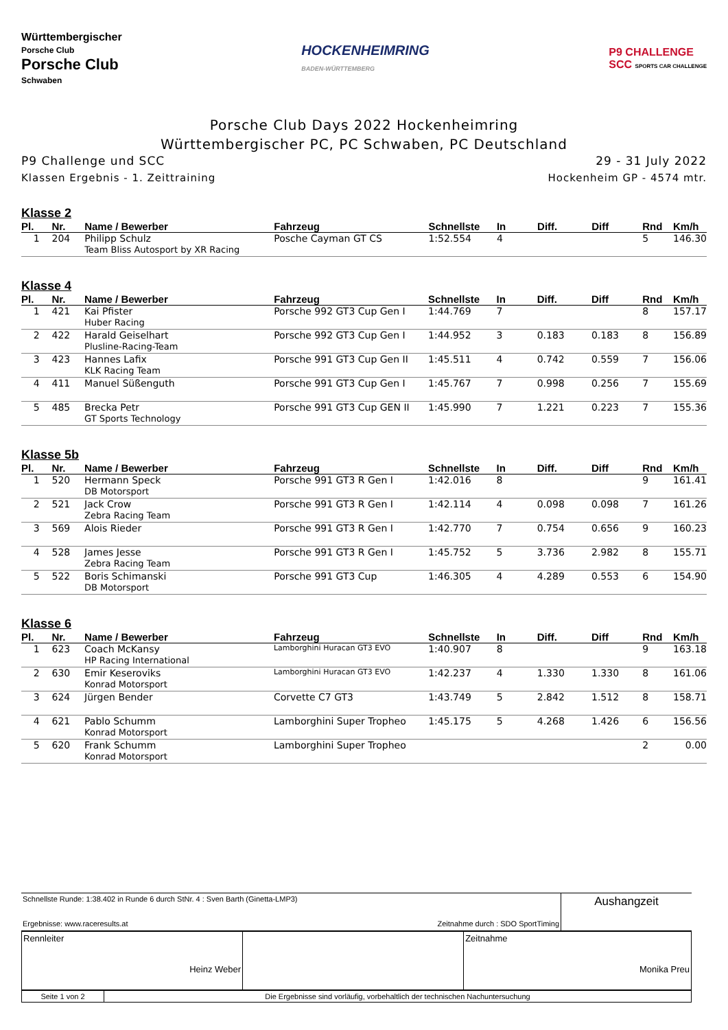Württembergischer
Porsche Club
Porsche Club
Schwaben
HOCKENHEIMRING
BADEN-WÜRTTEMBERG
P9 CHALLENGE
SCC SPORTS CAR CHALLENGE
Porsche Club Days 2022 Hockenheimring
Württembergischer PC, PC Schwaben, PC Deutschland
P9 Challenge und SCC 29 - 31 July 2022
Klassen Ergebnis - 1. Zeittraining Hockenheim GP - 4574 mtr.
Klasse 2
| Pl. | Nr. | Name / Bewerber | Fahrzeug | Schnellste | In | Diff. | Diff | Rnd | Km/h |
| --- | --- | --- | --- | --- | --- | --- | --- | --- | --- |
| 1 | 204 | Philipp Schulz | Posche Cayman GT CS | 1:52.554 | 4 | | | 5 | 146.30 |
| | | Team Bliss Autosport by XR Racing | | | | | | | |
Klasse 4
| Pl. | Nr. | Name / Bewerber | Fahrzeug | Schnellste | In | Diff. | Diff | Rnd | Km/h |
| --- | --- | --- | --- | --- | --- | --- | --- | --- | --- |
| 1 | 421 | Kai Pfister | Porsche 992 GT3 Cup Gen I | 1:44.769 | 7 | | | 8 | 157.17 |
| | | Huber Racing | | | | | | | |
| 2 | 422 | Harald Geiselhart | Porsche 992 GT3 Cup Gen I | 1:44.952 | 3 | 0.183 | 0.183 | 8 | 156.89 |
| | | Plusline-Racing-Team | | | | | | | |
| 3 | 423 | Hannes Lafix | Porsche 991 GT3 Cup Gen II | 1:45.511 | 4 | 0.742 | 0.559 | 7 | 156.06 |
| | | KLK Racing Team | | | | | | | |
| 4 | 411 | Manuel Süßenguth | Porsche 991 GT3 Cup Gen I | 1:45.767 | 7 | 0.998 | 0.256 | 7 | 155.69 |
| 5 | 485 | Brecka Petr | Porsche 991 GT3 Cup GEN II | 1:45.990 | 7 | 1.221 | 0.223 | 7 | 155.36 |
| | | GT Sports Technology | | | | | | | |
Klasse 5b
| Pl. | Nr. | Name / Bewerber | Fahrzeug | Schnellste | In | Diff. | Diff | Rnd | Km/h |
| --- | --- | --- | --- | --- | --- | --- | --- | --- | --- |
| 1 | 520 | Hermann Speck | Porsche 991 GT3 R Gen I | 1:42.016 | 8 | | | 9 | 161.41 |
| | | DB Motorsport | | | | | | | |
| 2 | 521 | Jack Crow | Porsche 991 GT3 R Gen I | 1:42.114 | 4 | 0.098 | 0.098 | 7 | 161.26 |
| | | Zebra Racing Team | | | | | | | |
| 3 | 569 | Alois Rieder | Porsche 991 GT3 R Gen I | 1:42.770 | 7 | 0.754 | 0.656 | 9 | 160.23 |
| 4 | 528 | James Jesse | Porsche 991 GT3 R Gen I | 1:45.752 | 5 | 3.736 | 2.982 | 8 | 155.71 |
| | | Zebra Racing Team | | | | | | | |
| 5 | 522 | Boris Schimanski | Porsche 991 GT3 Cup | 1:46.305 | 4 | 4.289 | 0.553 | 6 | 154.90 |
| | | DB Motorsport | | | | | | | |
Klasse 6
| Pl. | Nr. | Name / Bewerber | Fahrzeug | Schnellste | In | Diff. | Diff | Rnd | Km/h |
| --- | --- | --- | --- | --- | --- | --- | --- | --- | --- |
| 1 | 623 | Coach McKansy | Lamborghini Huracan GT3 EVO | 1:40.907 | 8 | | | 9 | 163.18 |
| | | HP Racing International | | | | | | | |
| 2 | 630 | Emir Keseroviks | Lamborghini Huracan GT3 EVO | 1:42.237 | 4 | 1.330 | 1.330 | 8 | 161.06 |
| | | Konrad Motorsport | | | | | | | |
| 3 | 624 | Jürgen Bender | Corvette C7 GT3 | 1:43.749 | 5 | 2.842 | 1.512 | 8 | 158.71 |
| 4 | 621 | Pablo Schumm | Lamborghini Super Tropheo | 1:45.175 | 5 | 4.268 | 1.426 | 6 | 156.56 |
| | | Konrad Motorsport | | | | | | | |
| 5 | 620 | Frank Schumm | Lamborghini Super Tropheo | | | | | 2 | 0.00 |
| | | Konrad Motorsport | | | | | | | |
| Schnellste Runde: 1:38.402 in Runde 6 durch StNr. 4 : Sven Barth (Ginetta-LMP3) Ergebnisse: www.raceresults.at Zeitnahme durch : SDO SportTiming | Aushangzeit |
| Rennleiter Heinz Weber | | Zeitnahme Monika Preu |
| Seite 1 von 2 | Die Ergebnisse sind vorläufig, vorbehaltlich der technischen Nachuntersuchung |